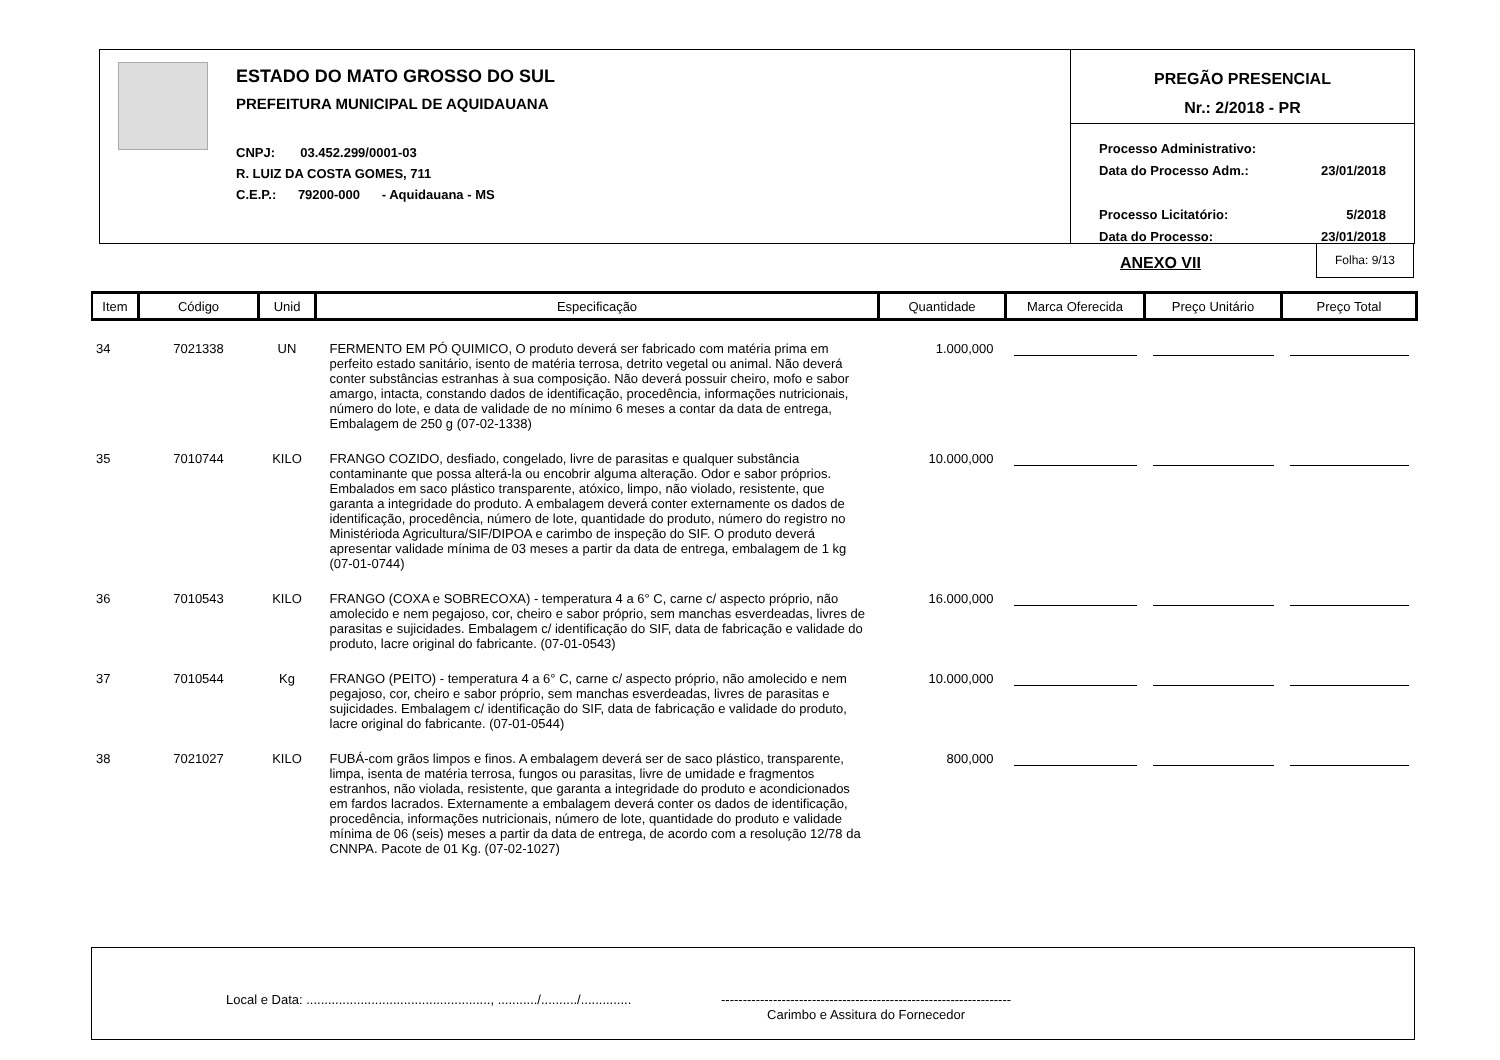ESTADO DO MATO GROSSO DO SUL
PREFEITURA MUNICIPAL DE AQUIDAUANA
CNPJ: 03.452.299/0001-03
R. LUIZ DA COSTA GOMES, 711
C.E.P.: 79200-000 - Aquidauana - MS
PREGÃO PRESENCIAL
Nr.: 2/2018 - PR
Processo Administrativo:
Data do Processo Adm.: 23/01/2018
Processo Licitatório: 5/2018
Data do Processo: 23/01/2018
ANEXO VII
Folha: 9/13
| Item | Código | Unid | Especificação | Quantidade | Marca Oferecida | Preço Unitário | Preço Total |
| --- | --- | --- | --- | --- | --- | --- | --- |
| 34 | 7021338 | UN | FERMENTO EM PÓ QUIMICO, O produto deverá ser fabricado com matéria prima em perfeito estado sanitário, isento de matéria terrosa, detrito vegetal ou animal. Não deverá conter substâncias estranhas à sua composição. Não deverá possuir cheiro, mofo e sabor amargo, intacta, constando dados de identificação, procedência, informações nutricionais, número do lote, e data de validade de no mínimo 6 meses a contar da data de entrega, Embalagem de 250 g (07-02-1338) | 1.000,000 | | | |
| 35 | 7010744 | KILO | FRANGO COZIDO, desfiado, congelado, livre de parasitas e qualquer substância contaminante que possa alterá-la ou encobrir alguma alteração. Odor e sabor próprios. Embalados em saco plástico transparente, atóxico, limpo, não violado, resistente, que garanta a integridade do produto. A embalagem deverá conter externamente os dados de identificação, procedência, número de lote, quantidade do produto, número do registro no Ministérioda Agricultura/SIF/DIPOA e carimbo de inspeção do SIF. O produto deverá apresentar validade mínima de 03 meses a partir da data de entrega, embalagem de 1 kg (07-01-0744) | 10.000,000 | | | |
| 36 | 7010543 | KILO | FRANGO (COXA e SOBRECOXA) - temperatura 4 a 6° C, carne c/ aspecto próprio, não amolecido e nem pegajoso, cor, cheiro e sabor próprio, sem manchas esverdeadas, livres de parasitas e sujicidades. Embalagem c/ identificação do SIF, data de fabricação e validade do produto, lacre original do fabricante. (07-01-0543) | 16.000,000 | | | |
| 37 | 7010544 | Kg | FRANGO (PEITO) - temperatura 4 a 6° C, carne c/ aspecto próprio, não amolecido e nem pegajoso, cor, cheiro e sabor próprio, sem manchas esverdeadas, livres de parasitas e sujicidades. Embalagem c/ identificação do SIF, data de fabricação e validade do produto, lacre original do fabricante. (07-01-0544) | 10.000,000 | | | |
| 38 | 7021027 | KILO | FUBÁ-com grãos limpos e finos. A embalagem deverá ser de saco plástico, transparente, limpa, isenta de matéria terrosa, fungos ou parasitas, livre de umidade e fragmentos estranhos, não violada, resistente, que garanta a integridade do produto e acondicionados em fardos lacrados. Externamente a embalagem deverá conter os dados de identificação, procedência, informações nutricionais, número de lote, quantidade do produto e validade mínima de 06 (seis) meses a partir da data de entrega, de acordo com a resolução 12/78 da CNNPA. Pacote de 01 Kg. (07-02-1027) | 800,000 | | | |
Local e Data: ..................................................., .........../........../..............
-------------------------------------------------------------------
Carimbo e Assitura do Fornecedor